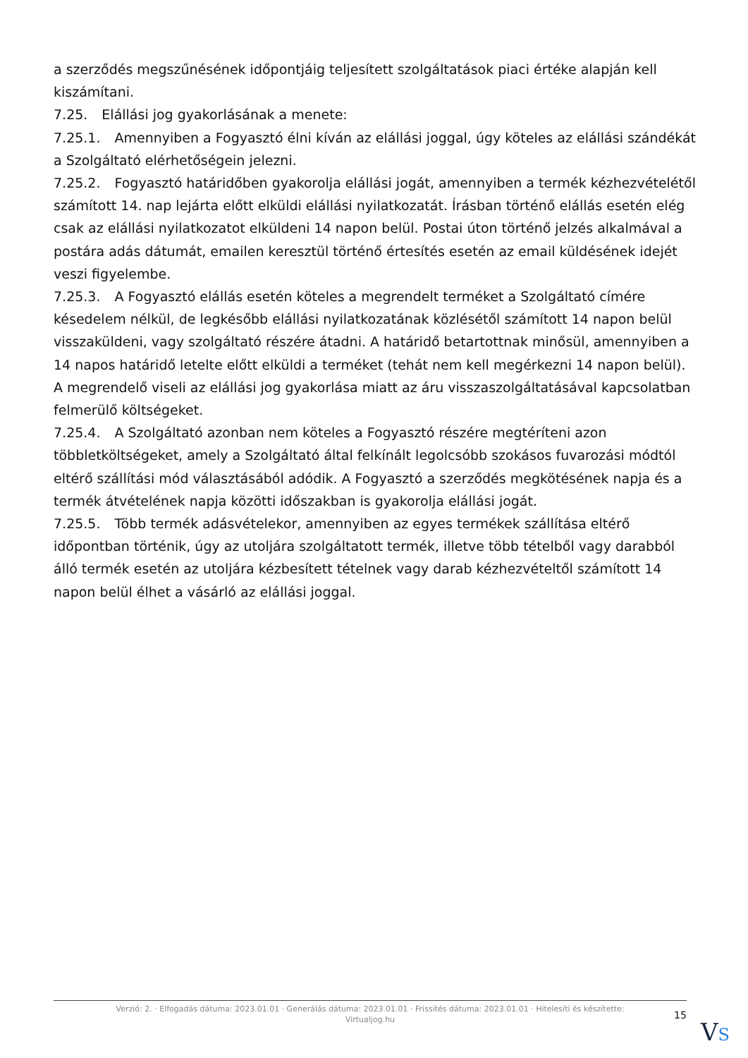a szerződés megszűnésének időpontjáig teljesített szolgáltatások piaci értéke alapján kell kiszámítani.
7.25. Elállási jog gyakorlásának a menete:
7.25.1. Amennyiben a Fogyasztó élni kíván az elállási joggal, úgy köteles az elállási szándékát a Szolgáltató elérhetőségein jelezni.
7.25.2. Fogyasztó határidőben gyakorolja elállási jogát, amennyiben a termék kézhezvételétől számított 14. nap lejárta előtt elküldi elállási nyilatkozatát. Írásban történő elállás esetén elég csak az elállási nyilatkozatot elküldeni 14 napon belül. Postai úton történő jelzés alkalmával a postára adás dátumát, emailen keresztül történő értesítés esetén az email küldésének idejét veszi figyelembe.
7.25.3. A Fogyasztó elállás esetén köteles a megrendelt terméket a Szolgáltató címére késedelem nélkül, de legkésőbb elállási nyilatkozatának közlésétől számított 14 napon belül visszaküldeni, vagy szolgáltató részére átadni. A határidő betartottnak minősül, amennyiben a 14 napos határidő letelte előtt elküldi a terméket (tehát nem kell megérkezni 14 napon belül). A megrendelő viseli az elállási jog gyakorlása miatt az áru visszaszolgáltatásával kapcsolatban felmerülő költségeket.
7.25.4. A Szolgáltató azonban nem köteles a Fogyasztó részére megtéríteni azon többletköltségeket, amely a Szolgáltató által felkínált legolcsóbb szokásos fuvarozási módtól eltérő szállítási mód választásából adódik. A Fogyasztó a szerződés megkötésének napja és a termék átvételének napja közötti időszakban is gyakorolja elállási jogát.
7.25.5. Több termék adásvételekor, amennyiben az egyes termékek szállítása eltérő időpontban történik, úgy az utoljára szolgáltatott termék, illetve több tételből vagy darabból álló termék esetén az utoljára kézbesített tételnek vagy darab kézhezvételtől számított 14 napon belül élhet a vásárló az elállási joggal.
Verzió: 2. · Elfogadás dátuma: 2023.01.01 · Generálás dátuma: 2023.01.01 · Frissítés dátuma: 2023.01.01 · Hitelesíti és készítette: Virtualjog.hu
15
VS